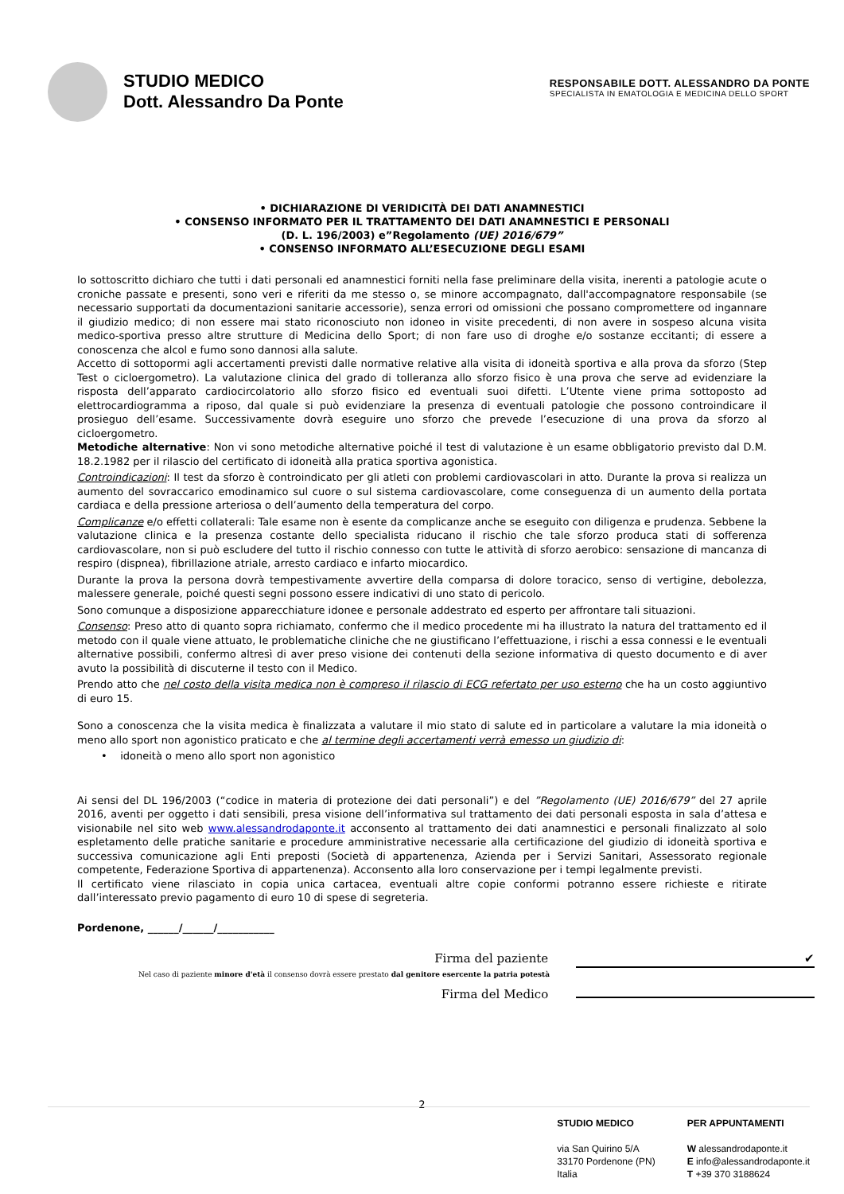STUDIO MEDICO
Dott. Alessandro Da Ponte
RESPONSABILE DOTT. ALESSANDRO DA PONTE
SPECIALISTA IN EMATOLOGIA E MEDICINA DELLO SPORT
• DICHIARAZIONE DI VERIDICITÀ DEI DATI ANAMNESTICI
• CONSENSO INFORMATO PER IL TRATTAMENTO DEI DATI ANAMNESTICI E PERSONALI
(D. L. 196/2003) e”Regolamento (UE) 2016/679”
• CONSENSO INFORMATO ALL’ESECUZIONE DEGLI ESAMI
Io sottoscritto dichiaro che tutti i dati personali ed anamnestici forniti nella fase preliminare della visita, inerenti a patologie acute o croniche passate e presenti, sono veri e riferiti da me stesso o, se minore accompagnato, dall'accompagnatore responsabile (se necessario supportati da documentazioni sanitarie accessorie), senza errori od omissioni che possano compromettere od ingannare il giudizio medico; di non essere mai stato riconosciuto non idoneo in visite precedenti, di non avere in sospeso alcuna visita medico-sportiva presso altre strutture di Medicina dello Sport; di non fare uso di droghe e/o sostanze eccitanti; di essere a conoscenza che alcol e fumo sono dannosi alla salute.
Accetto di sottopormi agli accertamenti previsti dalle normative relative alla visita di idoneità sportiva e alla prova da sforzo (Step Test o cicloergometro). La valutazione clinica del grado di tolleranza allo sforzo fisico è una prova che serve ad evidenziare la risposta dell’apparato cardiocircolatorio allo sforzo fisico ed eventuali suoi difetti. L’Utente viene prima sottoposto ad elettrocardiogramma a riposo, dal quale si può evidenziare la presenza di eventuali patologie che possono controindicare il prosieguo dell’esame. Successivamente dovrà eseguire uno sforzo che prevede l’esecuzione di una prova da sforzo al cicloergometro.
Metodiche alternative: Non vi sono metodiche alternative poiché il test di valutazione è un esame obbligatorio previsto dal D.M. 18.2.1982 per il rilascio del certificato di idoneità alla pratica sportiva agonistica.
Controindicazioni: Il test da sforzo è controindicato per gli atleti con problemi cardiovascolari in atto. Durante la prova si realizza un aumento del sovraccarico emodinamico sul cuore o sul sistema cardiovascolare, come conseguenza di un aumento della portata cardiaca e della pressione arteriosa o dell’aumento della temperatura del corpo.
Complicanze e/o effetti collaterali: Tale esame non è esente da complicanze anche se eseguito con diligenza e prudenza. Sebbene la valutazione clinica e la presenza costante dello specialista riducano il rischio che tale sforzo produca stati di sofferenza cardiovascolare, non si può escludere del tutto il rischio connesso con tutte le attività di sforzo aerobico: sensazione di mancanza di respiro (dispnea), fibrillazione atriale, arresto cardiaco e infarto miocardico.
Durante la prova la persona dovrà tempestivamente avvertire della comparsa di dolore toracico, senso di vertigine, debolezza, malessere generale, poiché questi segni possono essere indicativi di uno stato di pericolo.
Sono comunque a disposizione apparecchiature idonee e personale addestrato ed esperto per affrontare tali situazioni.
Consenso: Preso atto di quanto sopra richiamato, confermo che il medico procedente mi ha illustrato la natura del trattamento ed il metodo con il quale viene attuato, le problematiche cliniche che ne giustificano l’effettuazione, i rischi a essa connessi e le eventuali alternative possibili, confermo altresì di aver preso visione dei contenuti della sezione informativa di questo documento e di aver avuto la possibilità di discuterne il testo con il Medico.
Prendo atto che nel costo della visita medica non è compreso il rilascio di ECG refertato per uso esterno che ha un costo aggiuntivo di euro 15.
Sono a conoscenza che la visita medica è finalizzata a valutare il mio stato di salute ed in particolare a valutare la mia idoneità o meno allo sport non agonistico praticato e che al termine degli accertamenti verrà emesso un giudizio di:
• idoneità o meno allo sport non agonistico
Ai sensi del DL 196/2003 (“codice in materia di protezione dei dati personali”) e del ”Regolamento (UE) 2016/679” del 27 aprile 2016, aventi per oggetto i dati sensibili, presa visione dell’informativa sul trattamento dei dati personali esposta in sala d’attesa e visionabile nel sito web www.alessandrodaponte.it acconsento al trattamento dei dati anamnestici e personali finalizzato al solo espletamento delle pratiche sanitarie e procedure amministrative necessarie alla certificazione del giudizio di idoneità sportiva e successiva comunicazione agli Enti preposti (Società di appartenenza, Azienda per i Servizi Sanitari, Assessorato regionale competente, Federazione Sportiva di appartenenza). Acconsento alla loro conservazione per i tempi legalmente previsti.
Il certificato viene rilasciato in copia unica cartacea, eventuali altre copie conformi potranno essere richieste e ritirate dall’interessato previo pagamento di euro 10 di spese di segreteria.
Pordenone, ______/______/___________
Firma del paziente ✔
Nel caso di paziente minore d'età il consenso dovrà essere prestato dal genitore esercente la patria potestà
Firma del Medico
2
STUDIO MEDICO
via San Quirino 5/A
33170 Pordenone (PN)
Italia
PER APPUNTAMENTI
W alessandrodaponte.it
E info@alessandrodaponte.it
T +39 370 3188624